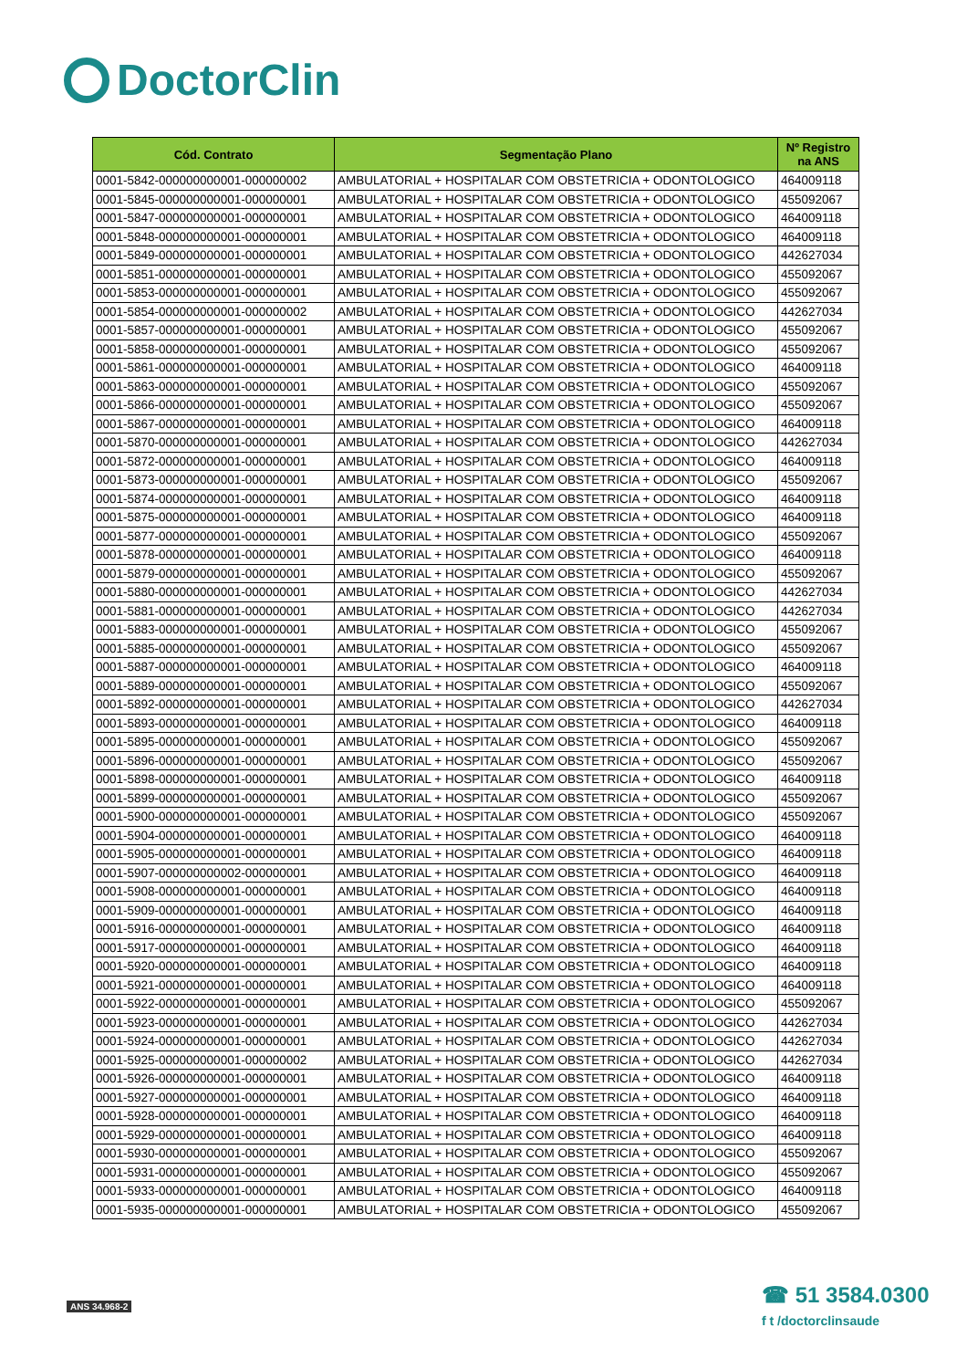DoctorClin
| Cód. Contrato | Segmentação Plano | Nº Registro na ANS |
| --- | --- | --- |
| 0001-5842-000000000001-000000002 | AMBULATORIAL + HOSPITALAR COM OBSTETRICIA + ODONTOLOGICO | 464009118 |
| 0001-5845-000000000001-000000001 | AMBULATORIAL + HOSPITALAR COM OBSTETRICIA + ODONTOLOGICO | 455092067 |
| 0001-5847-000000000001-000000001 | AMBULATORIAL + HOSPITALAR COM OBSTETRICIA + ODONTOLOGICO | 464009118 |
| 0001-5848-000000000001-000000001 | AMBULATORIAL + HOSPITALAR COM OBSTETRICIA + ODONTOLOGICO | 464009118 |
| 0001-5849-000000000001-000000001 | AMBULATORIAL + HOSPITALAR COM OBSTETRICIA + ODONTOLOGICO | 442627034 |
| 0001-5851-000000000001-000000001 | AMBULATORIAL + HOSPITALAR COM OBSTETRICIA + ODONTOLOGICO | 455092067 |
| 0001-5853-000000000001-000000001 | AMBULATORIAL + HOSPITALAR COM OBSTETRICIA + ODONTOLOGICO | 455092067 |
| 0001-5854-000000000001-000000002 | AMBULATORIAL + HOSPITALAR COM OBSTETRICIA + ODONTOLOGICO | 442627034 |
| 0001-5857-000000000001-000000001 | AMBULATORIAL + HOSPITALAR COM OBSTETRICIA + ODONTOLOGICO | 455092067 |
| 0001-5858-000000000001-000000001 | AMBULATORIAL + HOSPITALAR COM OBSTETRICIA + ODONTOLOGICO | 455092067 |
| 0001-5861-000000000001-000000001 | AMBULATORIAL + HOSPITALAR COM OBSTETRICIA + ODONTOLOGICO | 464009118 |
| 0001-5863-000000000001-000000001 | AMBULATORIAL + HOSPITALAR COM OBSTETRICIA + ODONTOLOGICO | 455092067 |
| 0001-5866-000000000001-000000001 | AMBULATORIAL + HOSPITALAR COM OBSTETRICIA + ODONTOLOGICO | 455092067 |
| 0001-5867-000000000001-000000001 | AMBULATORIAL + HOSPITALAR COM OBSTETRICIA + ODONTOLOGICO | 464009118 |
| 0001-5870-000000000001-000000001 | AMBULATORIAL + HOSPITALAR COM OBSTETRICIA + ODONTOLOGICO | 442627034 |
| 0001-5872-000000000001-000000001 | AMBULATORIAL + HOSPITALAR COM OBSTETRICIA + ODONTOLOGICO | 464009118 |
| 0001-5873-000000000001-000000001 | AMBULATORIAL + HOSPITALAR COM OBSTETRICIA + ODONTOLOGICO | 455092067 |
| 0001-5874-000000000001-000000001 | AMBULATORIAL + HOSPITALAR COM OBSTETRICIA + ODONTOLOGICO | 464009118 |
| 0001-5875-000000000001-000000001 | AMBULATORIAL + HOSPITALAR COM OBSTETRICIA + ODONTOLOGICO | 464009118 |
| 0001-5877-000000000001-000000001 | AMBULATORIAL + HOSPITALAR COM OBSTETRICIA + ODONTOLOGICO | 455092067 |
| 0001-5878-000000000001-000000001 | AMBULATORIAL + HOSPITALAR COM OBSTETRICIA + ODONTOLOGICO | 464009118 |
| 0001-5879-000000000001-000000001 | AMBULATORIAL + HOSPITALAR COM OBSTETRICIA + ODONTOLOGICO | 455092067 |
| 0001-5880-000000000001-000000001 | AMBULATORIAL + HOSPITALAR COM OBSTETRICIA + ODONTOLOGICO | 442627034 |
| 0001-5881-000000000001-000000001 | AMBULATORIAL + HOSPITALAR COM OBSTETRICIA + ODONTOLOGICO | 442627034 |
| 0001-5883-000000000001-000000001 | AMBULATORIAL + HOSPITALAR COM OBSTETRICIA + ODONTOLOGICO | 455092067 |
| 0001-5885-000000000001-000000001 | AMBULATORIAL + HOSPITALAR COM OBSTETRICIA + ODONTOLOGICO | 455092067 |
| 0001-5887-000000000001-000000001 | AMBULATORIAL + HOSPITALAR COM OBSTETRICIA + ODONTOLOGICO | 464009118 |
| 0001-5889-000000000001-000000001 | AMBULATORIAL + HOSPITALAR COM OBSTETRICIA + ODONTOLOGICO | 455092067 |
| 0001-5892-000000000001-000000001 | AMBULATORIAL + HOSPITALAR COM OBSTETRICIA + ODONTOLOGICO | 442627034 |
| 0001-5893-000000000001-000000001 | AMBULATORIAL + HOSPITALAR COM OBSTETRICIA + ODONTOLOGICO | 464009118 |
| 0001-5895-000000000001-000000001 | AMBULATORIAL + HOSPITALAR COM OBSTETRICIA + ODONTOLOGICO | 455092067 |
| 0001-5896-000000000001-000000001 | AMBULATORIAL + HOSPITALAR COM OBSTETRICIA + ODONTOLOGICO | 455092067 |
| 0001-5898-000000000001-000000001 | AMBULATORIAL + HOSPITALAR COM OBSTETRICIA + ODONTOLOGICO | 464009118 |
| 0001-5899-000000000001-000000001 | AMBULATORIAL + HOSPITALAR COM OBSTETRICIA + ODONTOLOGICO | 455092067 |
| 0001-5900-000000000001-000000001 | AMBULATORIAL + HOSPITALAR COM OBSTETRICIA + ODONTOLOGICO | 455092067 |
| 0001-5904-000000000001-000000001 | AMBULATORIAL + HOSPITALAR COM OBSTETRICIA + ODONTOLOGICO | 464009118 |
| 0001-5905-000000000001-000000001 | AMBULATORIAL + HOSPITALAR COM OBSTETRICIA + ODONTOLOGICO | 464009118 |
| 0001-5907-000000000002-000000001 | AMBULATORIAL + HOSPITALAR COM OBSTETRICIA + ODONTOLOGICO | 464009118 |
| 0001-5908-000000000001-000000001 | AMBULATORIAL + HOSPITALAR COM OBSTETRICIA + ODONTOLOGICO | 464009118 |
| 0001-5909-000000000001-000000001 | AMBULATORIAL + HOSPITALAR COM OBSTETRICIA + ODONTOLOGICO | 464009118 |
| 0001-5916-000000000001-000000001 | AMBULATORIAL + HOSPITALAR COM OBSTETRICIA + ODONTOLOGICO | 464009118 |
| 0001-5917-000000000001-000000001 | AMBULATORIAL + HOSPITALAR COM OBSTETRICIA + ODONTOLOGICO | 464009118 |
| 0001-5920-000000000001-000000001 | AMBULATORIAL + HOSPITALAR COM OBSTETRICIA + ODONTOLOGICO | 464009118 |
| 0001-5921-000000000001-000000001 | AMBULATORIAL + HOSPITALAR COM OBSTETRICIA + ODONTOLOGICO | 464009118 |
| 0001-5922-000000000001-000000001 | AMBULATORIAL + HOSPITALAR COM OBSTETRICIA + ODONTOLOGICO | 455092067 |
| 0001-5923-000000000001-000000001 | AMBULATORIAL + HOSPITALAR COM OBSTETRICIA + ODONTOLOGICO | 442627034 |
| 0001-5924-000000000001-000000001 | AMBULATORIAL + HOSPITALAR COM OBSTETRICIA + ODONTOLOGICO | 442627034 |
| 0001-5925-000000000001-000000002 | AMBULATORIAL + HOSPITALAR COM OBSTETRICIA + ODONTOLOGICO | 442627034 |
| 0001-5926-000000000001-000000001 | AMBULATORIAL + HOSPITALAR COM OBSTETRICIA + ODONTOLOGICO | 464009118 |
| 0001-5927-000000000001-000000001 | AMBULATORIAL + HOSPITALAR COM OBSTETRICIA + ODONTOLOGICO | 464009118 |
| 0001-5928-000000000001-000000001 | AMBULATORIAL + HOSPITALAR COM OBSTETRICIA + ODONTOLOGICO | 464009118 |
| 0001-5929-000000000001-000000001 | AMBULATORIAL + HOSPITALAR COM OBSTETRICIA + ODONTOLOGICO | 464009118 |
| 0001-5930-000000000001-000000001 | AMBULATORIAL + HOSPITALAR COM OBSTETRICIA + ODONTOLOGICO | 455092067 |
| 0001-5931-000000000001-000000001 | AMBULATORIAL + HOSPITALAR COM OBSTETRICIA + ODONTOLOGICO | 455092067 |
| 0001-5933-000000000001-000000001 | AMBULATORIAL + HOSPITALAR COM OBSTETRICIA + ODONTOLOGICO | 464009118 |
| 0001-5935-000000000001-000000001 | AMBULATORIAL + HOSPITALAR COM OBSTETRICIA + ODONTOLOGICO | 455092067 |
ANS 34.968-2
☎ 51 3584.0300
f t /doctorclinsaude